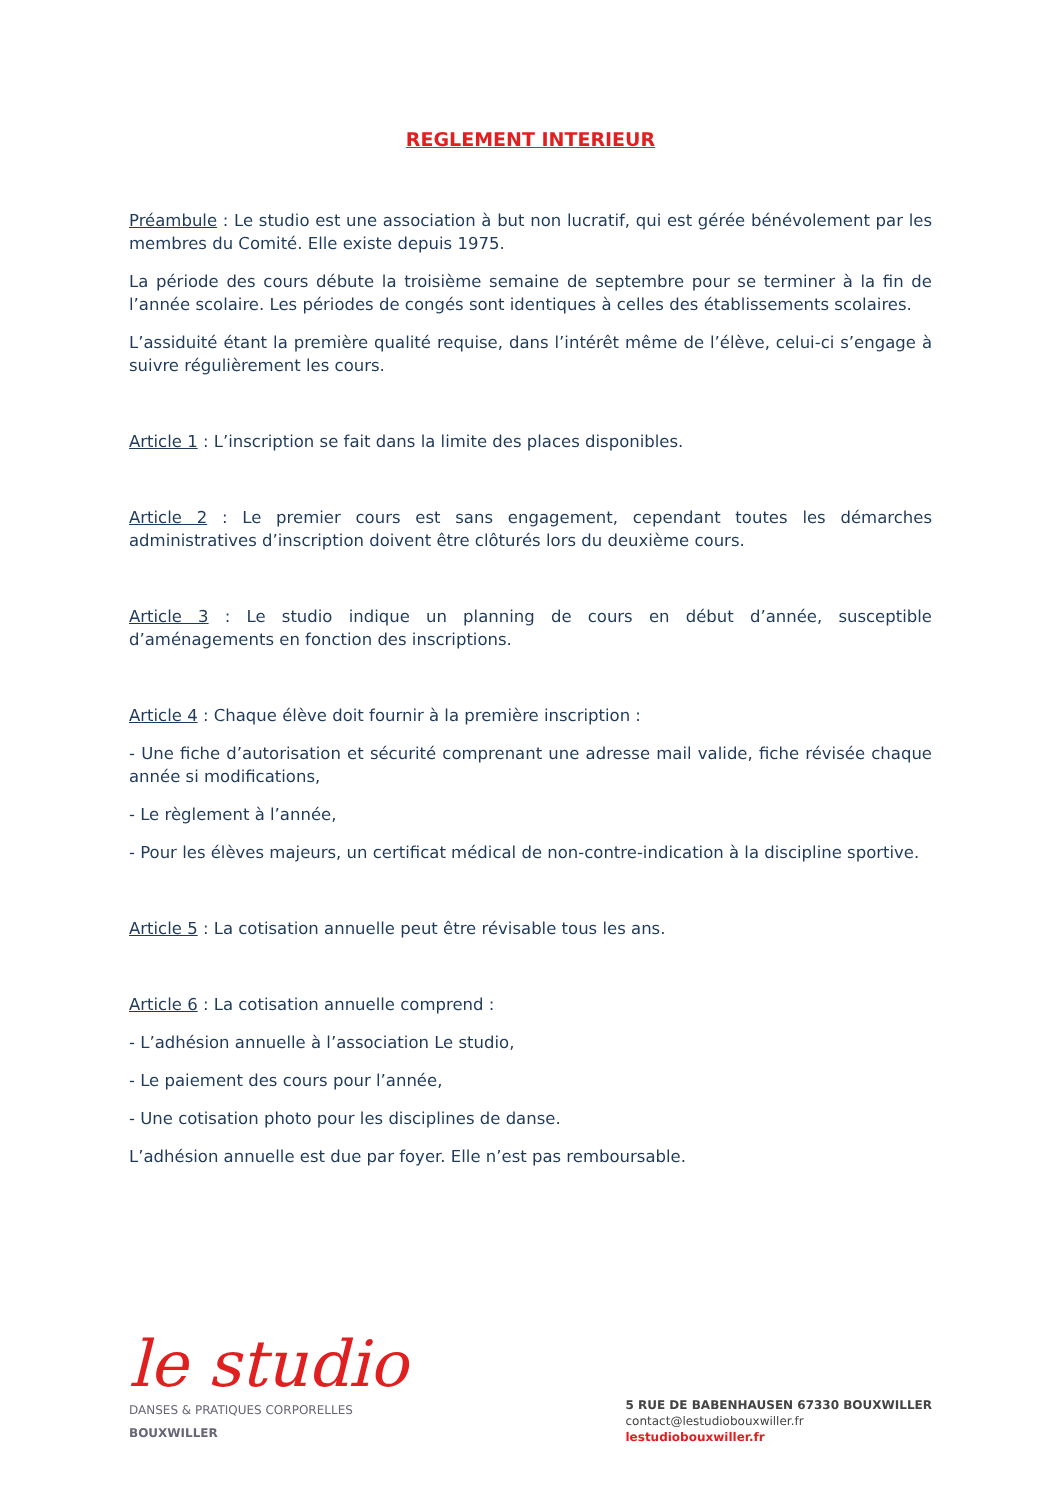REGLEMENT INTERIEUR
Préambule : Le studio est une association à but non lucratif, qui est gérée bénévolement par les membres du Comité. Elle existe depuis 1975.
La période des cours débute la troisième semaine de septembre pour se terminer à la fin de l’année scolaire. Les périodes de congés sont identiques à celles des établissements scolaires.
L’assiduité étant la première qualité requise, dans l’intérêt même de l’élève, celui-ci s’engage à suivre régulièrement les cours.
Article 1 : L’inscription se fait dans la limite des places disponibles.
Article 2 : Le premier cours est sans engagement, cependant toutes les démarches administratives d’inscription doivent être clôturés lors du deuxième cours.
Article 3 : Le studio indique un planning de cours en début d’année, susceptible d’aménagements en fonction des inscriptions.
Article 4 : Chaque élève doit fournir à la première inscription :
- Une fiche d’autorisation et sécurité comprenant une adresse mail valide, fiche révisée chaque année si modifications,
- Le règlement à l’année,
- Pour les élèves majeurs, un certificat médical de non-contre-indication à la discipline sportive.
Article 5 : La cotisation annuelle peut être révisable tous les ans.
Article 6 : La cotisation annuelle comprend :
- L’adhésion annuelle à l’association Le studio,
- Le paiement des cours pour l’année,
- Une cotisation photo pour les disciplines de danse.
L’adhésion annuelle est due par foyer. Elle n’est pas remboursable.
le studio
DANSES & PRATIQUES CORPORELLES
BOUXWILLER
5 RUE DE BABENHAUSEN 67330 BOUXWILLER
contact@lestudiobouxwiller.fr
lestudiobouxwiller.fr